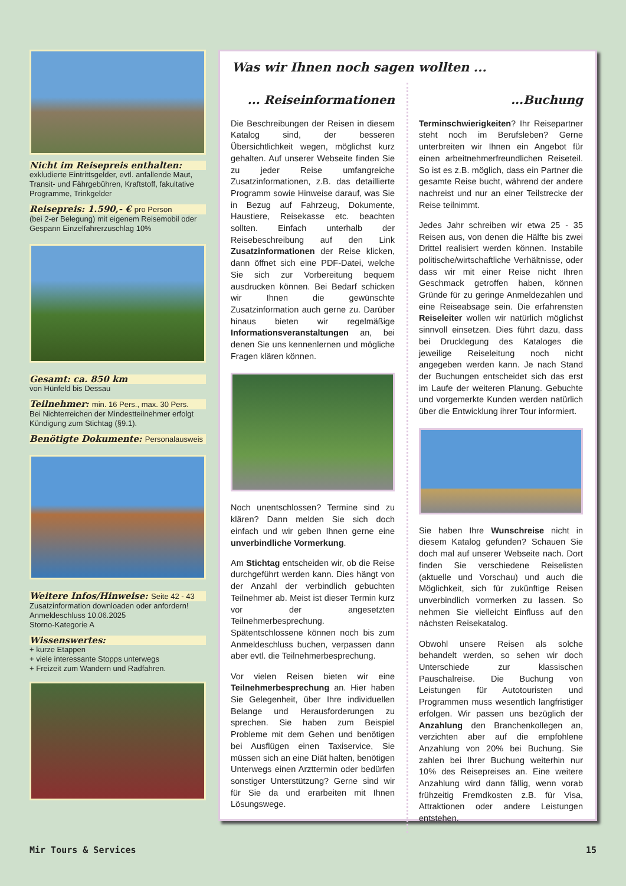Nicht im Reisepreis enthalten:
exkludierte Eintrittsgelder, evtl. anfallende Maut, Transit- und Fährgebühren, Kraftstoff, fakultative Programme, Trinkgelder
Reisepreis: 1.590,- € pro Person
(bei 2-er Belegung) mit eigenem Reisemobil oder Gespann Einzelfahrerzuschlag 10%
Gesamt: ca. 850 km
von Hünfeld bis Dessau
Teilnehmer: min. 16 Pers., max. 30 Pers.
Bei Nichterreichen der Mindestteilnehmer erfolgt Kündigung zum Stichtag (§9.1).
Benötigte Dokumente: Personalausweis
Weitere Infos/Hinweise: Seite 42 - 43
Zusatzinformation downloaden oder anfordern!
Anmeldeschluss 10.06.2025
Storno-Kategorie A
Wissenswertes:
+ kurze Etappen
+ viele interessante Stopps unterwegs
+ Freizeit zum Wandern und Radfahren.
Was wir Ihnen noch sagen wollten ...
... Reiseinformationen
Die Beschreibungen der Reisen in diesem Katalog sind, der besseren Übersichtlichkeit wegen, möglichst kurz gehalten. Auf unserer Webseite finden Sie zu jeder Reise umfangreiche Zusatzinformationen, z.B. das detaillierte Programm sowie Hinweise darauf, was Sie in Bezug auf Fahrzeug, Dokumente, Haustiere, Reisekasse etc. beachten sollten. Einfach unterhalb der Reisebeschreibung auf den Link Zusatzinformationen der Reise klicken, dann öffnet sich eine PDF-Datei, welche Sie sich zur Vorbereitung bequem ausdrucken können. Bei Bedarf schicken wir Ihnen die gewünschte Zusatzinformation auch gerne zu. Darüber hinaus bieten wir regelmäßige Informationsveranstaltungen an, bei denen Sie uns kennenlernen und mögliche Fragen klären können.
Noch unentschlossen? Termine sind zu klären? Dann melden Sie sich doch einfach und wir geben Ihnen gerne eine unverbindliche Vormerkung.
Am Stichtag entscheiden wir, ob die Reise durchgeführt werden kann. Dies hängt von der Anzahl der verbindlich gebuchten Teilnehmer ab. Meist ist dieser Termin kurz vor der angesetzten Teilnehmerbesprechung. Spätentschlossene können noch bis zum Anmeldeschluss buchen, verpassen dann aber evtl. die Teilnehmerbesprechung.
Vor vielen Reisen bieten wir eine Teilnehmerbesprechung an. Hier haben Sie Gelegenheit, über Ihre individuellen Belange und Herausforderungen zu sprechen. Sie haben zum Beispiel Probleme mit dem Gehen und benötigen bei Ausflügen einen Taxiservice, Sie müssen sich an eine Diät halten, benötigen Unterwegs einen Arzttermin oder bedürfen sonstiger Unterstützung? Gerne sind wir für Sie da und erarbeiten mit Ihnen Lösungswege.
...Buchung
Terminschwierigkeiten? Ihr Reisepartner steht noch im Berufsleben? Gerne unterbreiten wir Ihnen ein Angebot für einen arbeitnehmerfreundlichen Reiseteil. So ist es z.B. möglich, dass ein Partner die gesamte Reise bucht, während der andere nachreist und nur an einer Teilstrecke der Reise teilnimmt.
Jedes Jahr schreiben wir etwa 25 - 35 Reisen aus, von denen die Hälfte bis zwei Drittel realisiert werden können. Instabile politische/wirtschaftliche Verhältnisse, oder dass wir mit einer Reise nicht Ihren Geschmack getroffen haben, können Gründe für zu geringe Anmeldezahlen und eine Reiseabsage sein. Die erfahrensten Reiseleiter wollen wir natürlich möglichst sinnvoll einsetzen. Dies führt dazu, dass bei Drucklegung des Kataloges die jeweilige Reiseleitung noch nicht angegeben werden kann. Je nach Stand der Buchungen entscheidet sich das erst im Laufe der weiteren Planung. Gebuchte und vorgemerkte Kunden werden natürlich über die Entwicklung ihrer Tour informiert.
Sie haben Ihre Wunschreise nicht in diesem Katalog gefunden? Schauen Sie doch mal auf unserer Webseite nach. Dort finden Sie verschiedene Reiselisten (aktuelle und Vorschau) und auch die Möglichkeit, sich für zukünftige Reisen unverbindlich vormerken zu lassen. So nehmen Sie vielleicht Einfluss auf den nächsten Reisekatalog.
Obwohl unsere Reisen als solche behandelt werden, so sehen wir doch Unterschiede zur klassischen Pauschalreise. Die Buchung von Leistungen für Autotouristen und Programmen muss wesentlich langfristiger erfolgen. Wir passen uns bezüglich der Anzahlung den Branchenkollegen an, verzichten aber auf die empfohlene Anzahlung von 20% bei Buchung. Sie zahlen bei Ihrer Buchung weiterhin nur 10% des Reisepreises an. Eine weitere Anzahlung wird dann fällig, wenn vorab frühzeitig Fremdkosten z.B. für Visa, Attraktionen oder andere Leistungen entstehen.
Mir Tours & Services 15